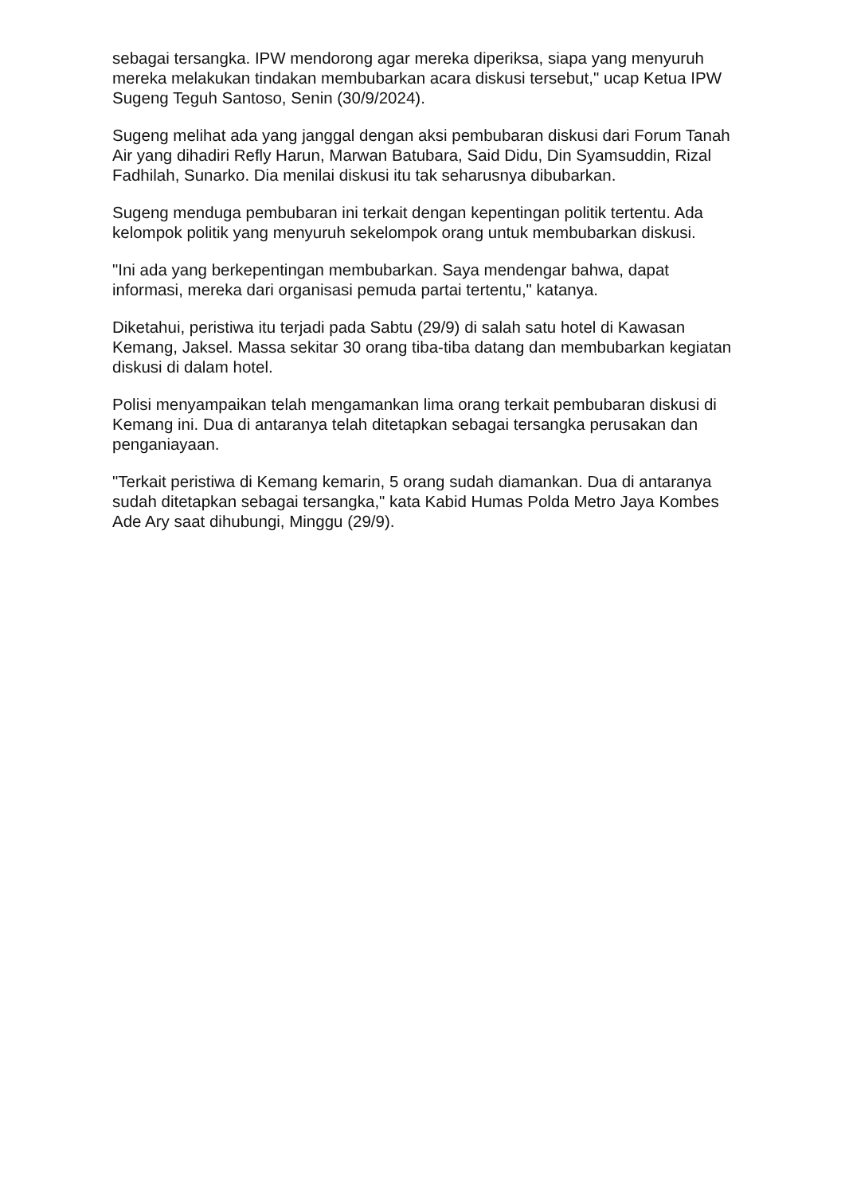sebagai tersangka. IPW mendorong agar mereka diperiksa, siapa yang menyuruh mereka melakukan tindakan membubarkan acara diskusi tersebut," ucap Ketua IPW Sugeng Teguh Santoso, Senin (30/9/2024).
Sugeng melihat ada yang janggal dengan aksi pembubaran diskusi dari Forum Tanah Air yang dihadiri Refly Harun, Marwan Batubara, Said Didu, Din Syamsuddin, Rizal Fadhilah, Sunarko. Dia menilai diskusi itu tak seharusnya dibubarkan.
Sugeng menduga pembubaran ini terkait dengan kepentingan politik tertentu. Ada kelompok politik yang menyuruh sekelompok orang untuk membubarkan diskusi.
"Ini ada yang berkepentingan membubarkan. Saya mendengar bahwa, dapat informasi, mereka dari organisasi pemuda partai tertentu," katanya.
Diketahui, peristiwa itu terjadi pada Sabtu (29/9) di salah satu hotel di Kawasan Kemang, Jaksel. Massa sekitar 30 orang tiba-tiba datang dan membubarkan kegiatan diskusi di dalam hotel.
Polisi menyampaikan telah mengamankan lima orang terkait pembubaran diskusi di Kemang ini. Dua di antaranya telah ditetapkan sebagai tersangka perusakan dan penganiayaan.
"Terkait peristiwa di Kemang kemarin, 5 orang sudah diamankan. Dua di antaranya sudah ditetapkan sebagai tersangka," kata Kabid Humas Polda Metro Jaya Kombes Ade Ary saat dihubungi, Minggu (29/9).